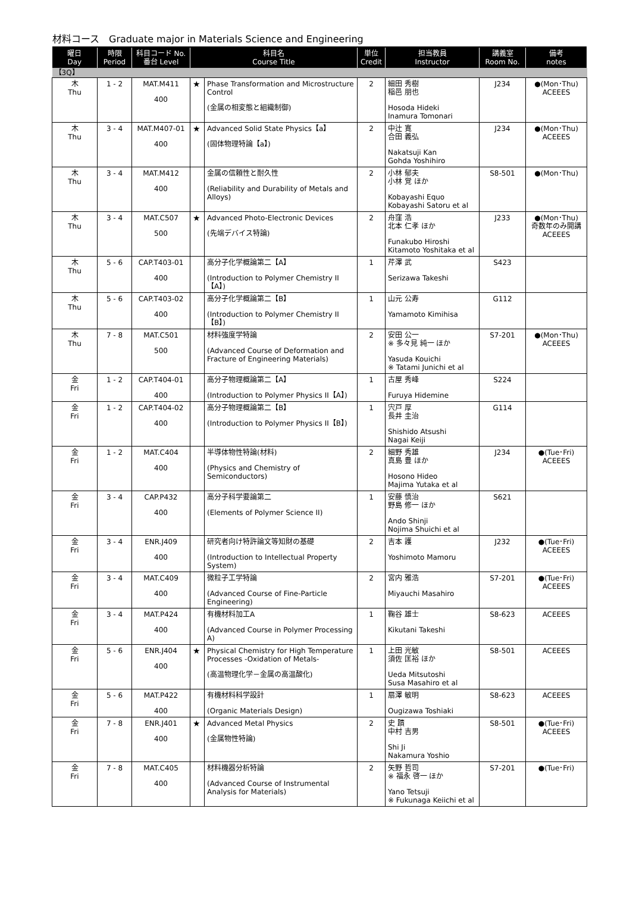材料コース　Graduate major in Materials Science and Engineering
| 曜日 Day | 時限 Period | 科目コード No. 番台 Level | 科目名 Course Title | | 単位 Credit | 担当教員 Instructor | 講義室 Room No. | 備考 notes |
| --- | --- | --- | --- | --- | --- | --- | --- | --- |
| 【3Q】 | | | | | | | | |
| 木 Thu | 1 - 2 | MAT.M411 400 | ★ | Phase Transformation and Microstructure Control (金属の相変態と組織制御) | 2 | 細田 秀樹 稲邑 朋也 Hosoda Hideki Inamura Tomonari | J234 | ●(Mon･Thu) ACEEES |
| 木 Thu | 3 - 4 | MAT.M407-01 400 | ★ | Advanced Solid State Physics【a】 (固体物理特論【a】) | 2 | 中辻 寛 合田 義弘 Nakatsuji Kan Gohda Yoshihiro | J234 | ●(Mon･Thu) ACEEES |
| 木 Thu | 3 - 4 | MAT.M412 400 | | 金属の信頼性と耐久性 (Reliability and Durability of Metals and Alloys) | 2 | 小林 郁夫 小林 覚 ほか Kobayashi Equo Kobayashi Satoru et al | S8-501 | ●(Mon･Thu) |
| 木 Thu | 3 - 4 | MAT.C507 500 | ★ | Advanced Photo-Electronic Devices (先端デバイス特論) | 2 | 舟窪 浩 北本 仁孝 ほか Funakubo Hiroshi Kitamoto Yoshitaka et al | J233 | ●(Mon･Thu) 奇数年のみ開講 ACEEES |
| 木 Thu | 5 - 6 | CAP.T403-01 400 | | 高分子化学概論第二【A】 (Introduction to Polymer Chemistry II【A】) | 1 | 芹澤 武 Serizawa Takeshi | S423 | |
| 木 Thu | 5 - 6 | CAP.T403-02 400 | | 高分子化学概論第二【B】 (Introduction to Polymer Chemistry II【B】) | 1 | 山元 公寿 Yamamoto Kimihisa | G112 | |
| 木 Thu | 7 - 8 | MAT.C501 500 | | 材料強度学特論 (Advanced Course of Deformation and Fracture of Engineering Materials) | 2 | 安田 公一 ※ 多々見 純一 ほか Yasuda Kouichi ※ Tatami Junichi et al | S7-201 | ●(Mon･Thu) ACEEES |
| 金 Fri | 1 - 2 | CAP.T404-01 400 | | 高分子物理概論第二【A】 (Introduction to Polymer Physics II【A】) | 1 | 古屋 秀峰 Furuya Hidemine | S224 | |
| 金 Fri | 1 - 2 | CAP.T404-02 400 | | 高分子物理概論第二【B】 (Introduction to Polymer Physics II【B】) | 1 | 宍戸 厚 長井 圭治 Shishido Atsushi Nagai Keiji | G114 | |
| 金 Fri | 1 - 2 | MAT.C404 400 | | 半導体物性特論(材料) (Physics and Chemistry of Semiconductors) | 2 | 細野 秀雄 真島 豊 ほか Hosono Hideo Majima Yutaka et al | J234 | ●(Tue･Fri) ACEEES |
| 金 Fri | 3 - 4 | CAP.P432 400 | | 高分子科学要論第二 (Elements of Polymer Science II) | 1 | 安藤 慎治 野島 修一 ほか Ando Shinji Nojima Shuichi et al | S621 | |
| 金 Fri | 3 - 4 | ENR.J409 400 | | 研究者向け特許論文等知財の基礎 (Introduction to Intellectual Property System) | 2 | 吉本 護 Yoshimoto Mamoru | J232 | ●(Tue･Fri) ACEEES |
| 金 Fri | 3 - 4 | MAT.C409 400 | | 微粒子工学特論 (Advanced Course of Fine-Particle Engineering) | 2 | 宮内 雅浩 Miyauchi Masahiro | S7-201 | ●(Tue･Fri) ACEEES |
| 金 Fri | 3 - 4 | MAT.P424 400 | | 有機材料加工A (Advanced Course in Polymer Processing A) | 1 | 鞠谷 雄士 Kikutani Takeshi | S8-623 | ACEEES |
| 金 Fri | 5 - 6 | ENR.J404 400 | ★ | Physical Chemistry for High Temperature Processes -Oxidation of Metals- (高温物理化学－金属の高温酸化) | 1 | 上田 光敏 須佐 匡裕 ほか Ueda Mitsutoshi Susa Masahiro et al | S8-501 | ACEEES |
| 金 Fri | 5 - 6 | MAT.P422 400 | | 有機材料科学設計 (Organic Materials Design) | 1 | 扇澤 敏明 Ougizawa Toshiaki | S8-623 | ACEEES |
| 金 Fri | 7 - 8 | ENR.J401 400 | ★ | Advanced Metal Physics (金属物性特論) | 2 | 史 蹟 中村 吉男 Shi Ji Nakamura Yoshio | S8-501 | ●(Tue･Fri) ACEEES |
| 金 Fri | 7 - 8 | MAT.C405 400 | | 材料機器分析特論 (Advanced Course of Instrumental Analysis for Materials) | 2 | 矢野 哲司 ※ 福永 啓一 ほか Yano Tetsuji ※ Fukunaga Keiichi et al | S7-201 | ●(Tue･Fri) |